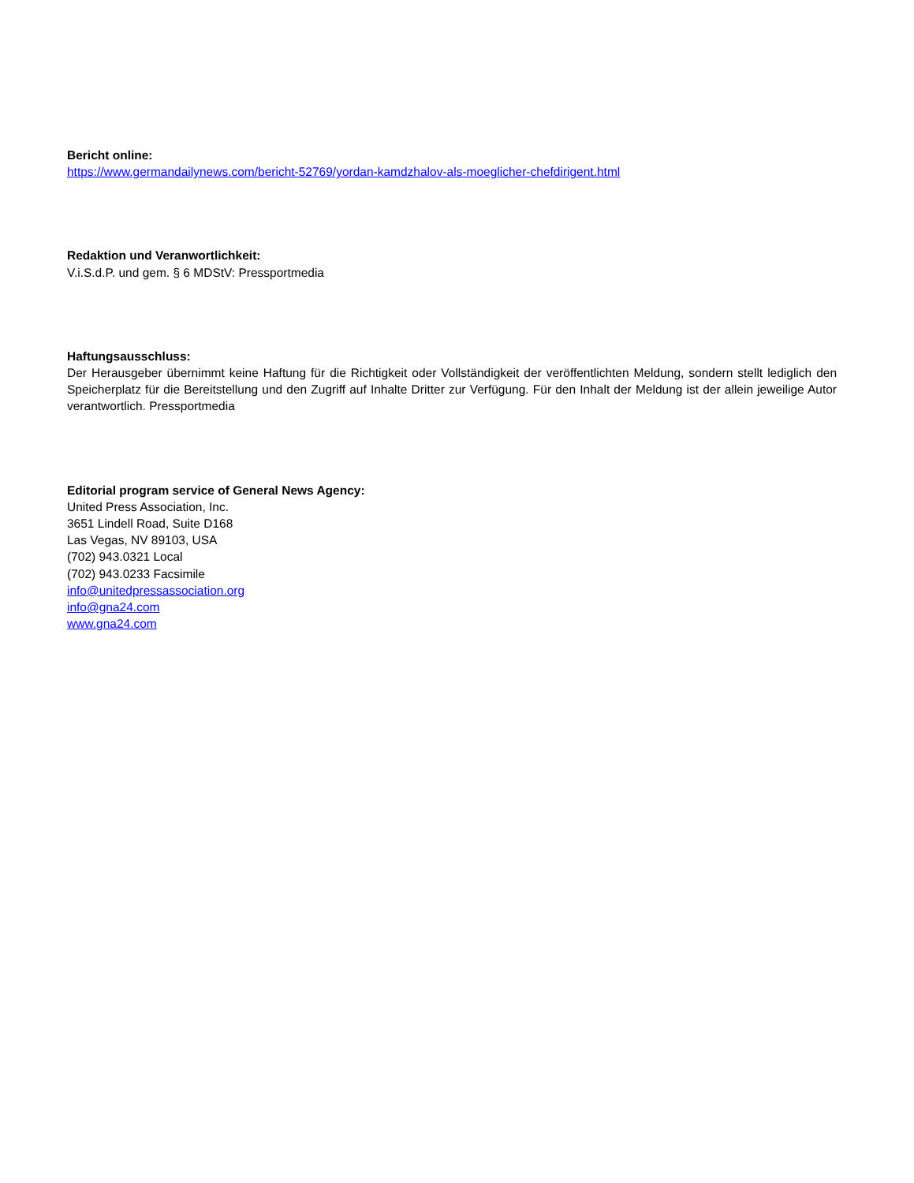Bericht online:
https://www.germandailynews.com/bericht-52769/yordan-kamdzhalov-als-moeglicher-chefdirigent.html
Redaktion und Veranwortlichkeit:
V.i.S.d.P. und gem. § 6 MDStV: Pressportmedia
Haftungsausschluss:
Der Herausgeber übernimmt keine Haftung für die Richtigkeit oder Vollständigkeit der veröffentlichten Meldung, sondern stellt lediglich den Speicherplatz für die Bereitstellung und den Zugriff auf Inhalte Dritter zur Verfügung. Für den Inhalt der Meldung ist der allein jeweilige Autor verantwortlich. Pressportmedia
Editorial program service of General News Agency:
United Press Association, Inc.
3651 Lindell Road, Suite D168
Las Vegas, NV 89103, USA
(702) 943.0321 Local
(702) 943.0233 Facsimile
info@unitedpressassociation.org
info@gna24.com
www.gna24.com